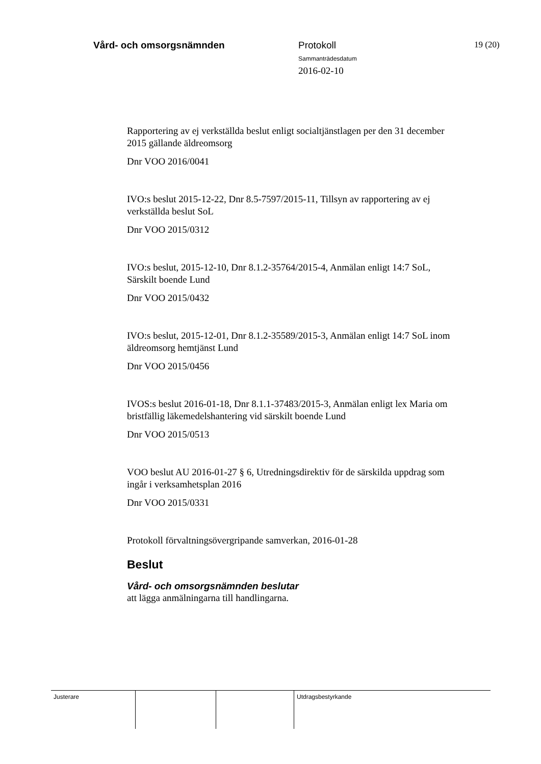Vård- och omsorgsnämnden Protokoll
Sammanträdesdatum
2016-02-10
19 (20)
Rapportering av ej verkställda beslut enligt socialtjänstlagen per den 31 december 2015 gällande äldreomsorg
Dnr VOO 2016/0041
IVO:s beslut 2015-12-22, Dnr 8.5-7597/2015-11, Tillsyn av rapportering av ej verkställda beslut SoL
Dnr VOO 2015/0312
IVO:s beslut, 2015-12-10, Dnr 8.1.2-35764/2015-4, Anmälan enligt 14:7 SoL, Särskilt boende Lund
Dnr VOO 2015/0432
IVO:s beslut, 2015-12-01, Dnr 8.1.2-35589/2015-3, Anmälan enligt 14:7 SoL inom äldreomsorg hemtjänst Lund
Dnr VOO 2015/0456
IVOS:s beslut 2016-01-18, Dnr 8.1.1-37483/2015-3, Anmälan enligt lex Maria om bristfällig läkemedelshantering vid särskilt boende Lund
Dnr VOO 2015/0513
VOO beslut AU 2016-01-27 § 6, Utredningsdirektiv för de särskilda uppdrag som ingår i verksamhetsplan 2016
Dnr VOO 2015/0331
Protokoll förvaltningsövergripande samverkan, 2016-01-28
Beslut
Vård- och omsorgsnämnden beslutar
att lägga anmälningarna till handlingarna.
Justerare Utdragsbestyrkande